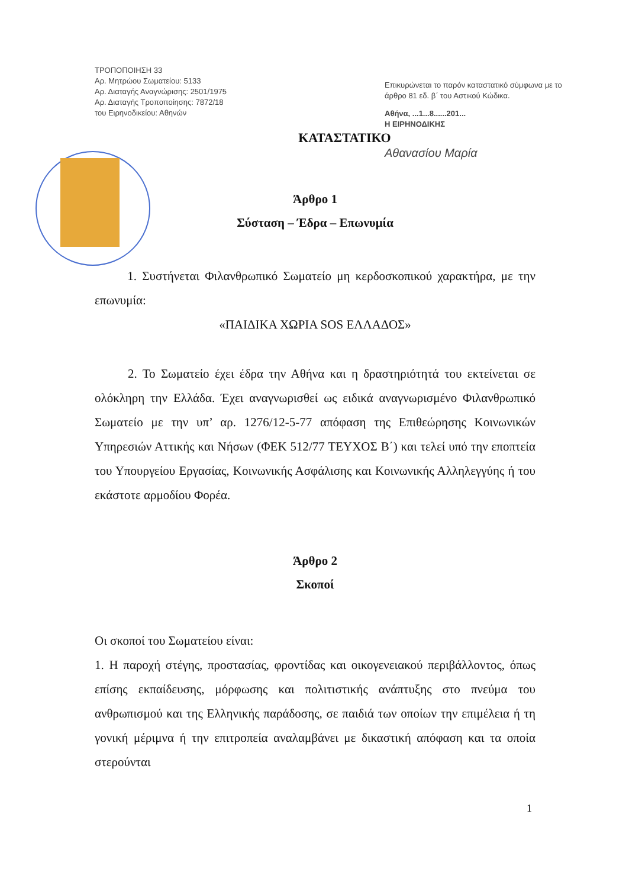ΤΡΟΠΟΠΟΙΗΣΗ 33
Αρ. Μητρώου Σωματείου: 5133
Αρ. Διαταγής Αναγνώρισης: 2501/1975
Αρ. Διαταγής Τροποποίησης: 7872/18
του Ειρηνοδικείου: Αθηνών
Επικυρώνεται το παρόν καταστατικό σύμφωνα με το άρθρο 81 εδ. β΄ του Αστικού Κώδικα.
Αθήνα, ...1...8......201...
Η ΕΙΡΗΝΟΔΙΚΗΣ
Αθανασίου Μαρία
ΚΑΤΑΣΤΑΤΙΚΟ
Άρθρο 1
Σύσταση – Έδρα – Επωνυμία
1. Συστήνεται Φιλανθρωπικό Σωματείο μη κερδοσκοπικού χαρακτήρα, με την επωνυμία:
«ΠΑΙΔΙΚΑ ΧΩΡΙΑ SOS ΕΛΛΑΔΟΣ»
2. Το Σωματείο έχει έδρα την Αθήνα και η δραστηριότητά του εκτείνεται σε ολόκληρη την Ελλάδα. Έχει αναγνωρισθεί ως ειδικά αναγνωρισμένο Φιλανθρωπικό Σωματείο με την υπ’ αρ. 1276/12-5-77 απόφαση της Επιθεώρησης Κοινωνικών Υπηρεσιών Αττικής και Νήσων (ΦΕΚ 512/77 ΤΕΥΧΟΣ Β΄) και τελεί υπό την εποπτεία του Υπουργείου Εργασίας, Κοινωνικής Ασφάλισης και Κοινωνικής Αλληλεγγύης ή του εκάστοτε αρμοδίου Φορέα.
Άρθρο 2
Σκοποί
Οι σκοποί του Σωματείου είναι:
1. Η παροχή στέγης, προστασίας, φροντίδας και οικογενειακού περιβάλλοντος, όπως επίσης εκπαίδευσης, μόρφωσης και πολιτιστικής ανάπτυξης στο πνεύμα του ανθρωπισμού και της Ελληνικής παράδοσης, σε παιδιά των οποίων την επιμέλεια ή τη γονική μέριμνα ή την επιτροπεία αναλαμβάνει με δικαστική απόφαση και τα οποία στερούνται
1